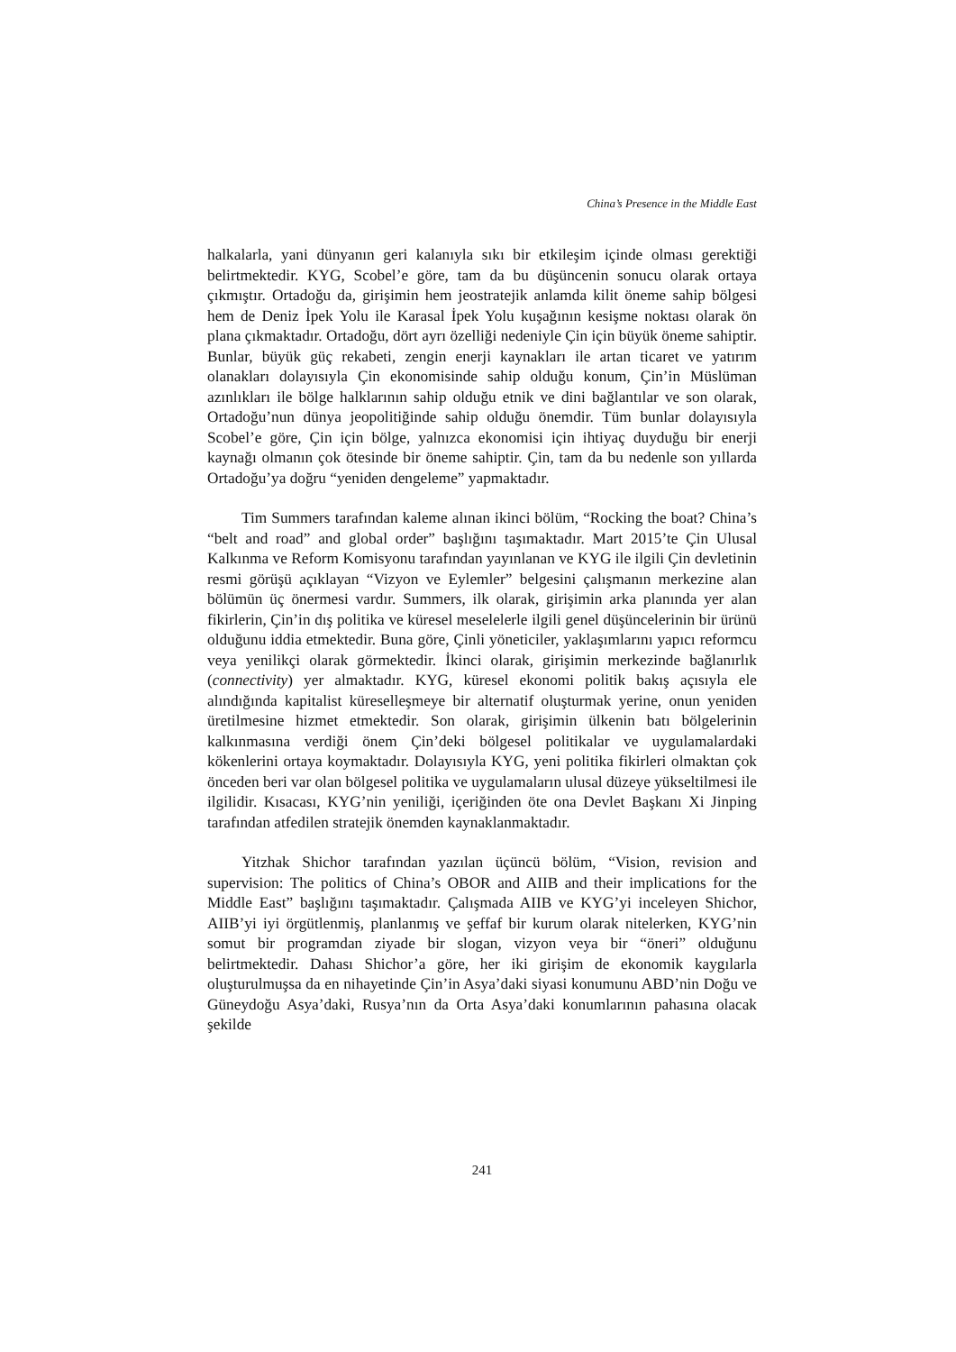China’s Presence in the Middle East
halkalarla, yani dünyanın geri kalanıyla sıkı bir etkileşim içinde olması gerektiği belirtmektedir. KYG, Scobel’e göre, tam da bu düşüncenin sonucu olarak ortaya çıkmıştır. Ortadoğu da, girişimin hem jeostratejik anlamda kilit öneme sahip bölgesi hem de Deniz İpek Yolu ile Karasal İpek Yolu kuşağının kesişme noktası olarak ön plana çıkmaktadır. Ortadoğu, dört ayrı özelliği nedeniyle Çin için büyük öneme sahiptir. Bunlar, büyük güç rekabeti, zengin enerji kaynakları ile artan ticaret ve yatırım olanakları dolayısıyla Çin ekonomisinde sahip olduğu konum, Çin’in Müslüman azınlıkları ile bölge halklarının sahip olduğu etnik ve dini bağlantılar ve son olarak, Ortadoğu’nun dünya jeopolitiğinde sahip olduğu önemdir. Tüm bunlar dolayısıyla Scobel’e göre, Çin için bölge, yalnızca ekonomisi için ihtiyaç duyduğu bir enerji kaynağı olmanın çok ötesinde bir öneme sahiptir. Çin, tam da bu nedenle son yıllarda Ortadoğu’ya doğru “yeniden dengeleme” yapmaktadır.
Tim Summers tarafından kaleme alınan ikinci bölüm, “Rocking the boat? China’s “belt and road” and global order” başlığını taşımaktadır. Mart 2015’te Çin Ulusal Kalkınma ve Reform Komisyonu tarafından yayınlanan ve KYG ile ilgili Çin devletinin resmi görüşü açıklayan “Vizyon ve Eylemler” belgesini çalışmanın merkezine alan bölümün üç önermesi vardır. Summers, ilk olarak, girişimin arka planında yer alan fikirlerin, Çin’in dış politika ve küresel meselelerle ilgili genel düşüncelerinin bir ürünü olduğunu iddia etmektedir. Buna göre, Çinli yöneticiler, yaklaşımlarını yapıcı reformcu veya yenilikçi olarak görmektedir. İkinci olarak, girişimin merkezinde bağlanırlık (connectivity) yer almaktadır. KYG, küresel ekonomi politik bakış açısıyla ele alındığında kapitalist küreselleşmeye bir alternatif oluşturmak yerine, onun yeniden üretilmesine hizmet etmektedir. Son olarak, girişimin ülkenin batı bölgelerinin kalkınmasına verdiği önem Çin’deki bölgesel politikalar ve uygulamalardaki kökenlerini ortaya koymaktadır. Dolayısıyla KYG, yeni politika fikirleri olmaktan çok önceden beri var olan bölgesel politika ve uygulamaların ulusal düzeye yükseltilmesi ile ilgilidir. Kısacası, KYG’nin yeniliği, içeriğinden öte ona Devlet Başkanı Xi Jinping tarafından atfedilen stratejik önemden kaynaklanmaktadır.
Yitzhak Shichor tarafından yazılan üçüncü bölüm, “Vision, revision and supervision: The politics of China’s OBOR and AIIB and their implications for the Middle East” başlığını taşımaktadır. Çalışmada AIIB ve KYG’yi inceleyen Shichor, AIIB’yi iyi örgütlenmiş, planlanmış ve şeffaf bir kurum olarak nitelerken, KYG’nin somut bir programdan ziyade bir slogan, vizyon veya bir “öneri” olduğunu belirtmektedir. Dahası Shichor’a göre, her iki girişim de ekonomik kaygılarla oluşturulmuşsa da en nihayetinde Çin’in Asya’daki siyasi konumunu ABD’nin Doğu ve Güneydoğu Asya’daki, Rusya’nın da Orta Asya’daki konumlarının pahasına olacak şekilde
241